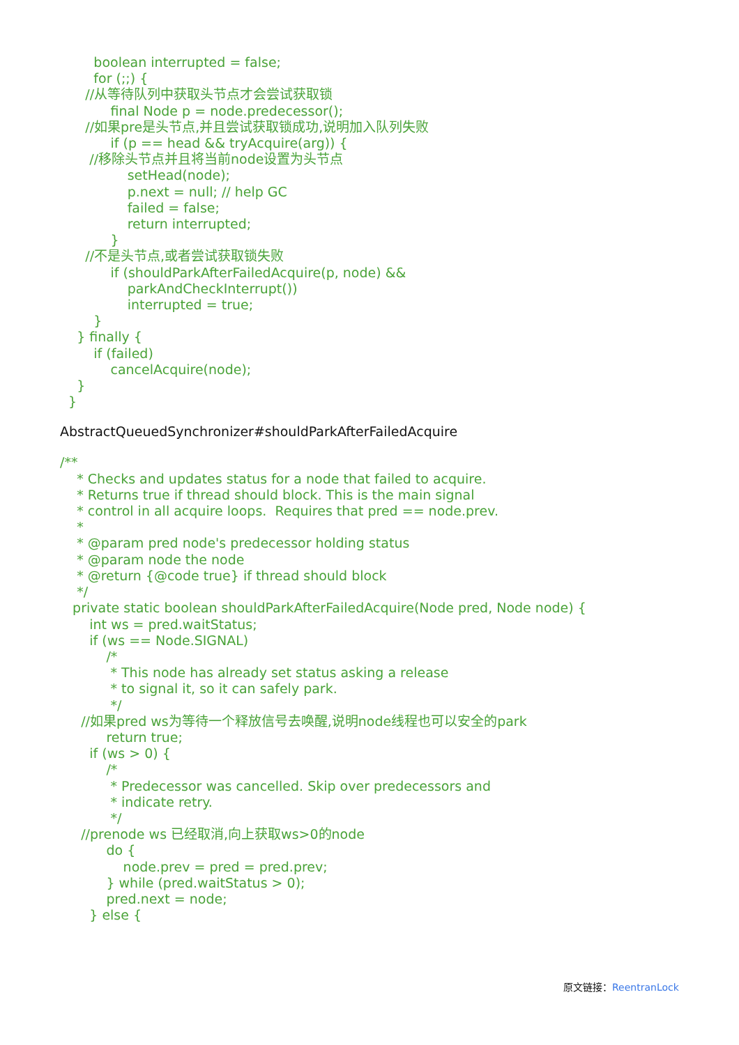boolean interrupted = false;
        for (;;) {
      //从等待队列中获取头节点才会尝试获取锁
            final Node p = node.predecessor();
      //如果pre是头节点,并且尝试获取锁成功,说明加入队列失败
            if (p == head && tryAcquire(arg)) {
       //移除头节点并且将当前node设置为头节点
                setHead(node);
                p.next = null; // help GC
                failed = false;
                return interrupted;
            }
      //不是头节点,或者尝试获取锁失败
            if (shouldParkAfterFailedAcquire(p, node) &&
                parkAndCheckInterrupt())
                interrupted = true;
        }
    } finally {
        if (failed)
            cancelAcquire(node);
    }
  }
AbstractQueuedSynchronizer#shouldParkAfterFailedAcquire
/**
    * Checks and updates status for a node that failed to acquire.
    * Returns true if thread should block. This is the main signal
    * control in all acquire loops.  Requires that pred == node.prev.
    *
    * @param pred node's predecessor holding status
    * @param node the node
    * @return {@code true} if thread should block
    */
   private static boolean shouldParkAfterFailedAcquire(Node pred, Node node) {
       int ws = pred.waitStatus;
       if (ws == Node.SIGNAL)
           /*
            * This node has already set status asking a release
            * to signal it, so it can safely park.
            */
     //如果pred ws为等待一个释放信号去唤醒,说明node线程也可以安全的park
           return true;
       if (ws > 0) {
           /*
            * Predecessor was cancelled. Skip over predecessors and
            * indicate retry.
            */
     //prenode ws 已经取消,向上获取ws>0的node
           do {
               node.prev = pred = pred.prev;
           } while (pred.waitStatus > 0);
           pred.next = node;
       } else {
原文链接：ReentranLock